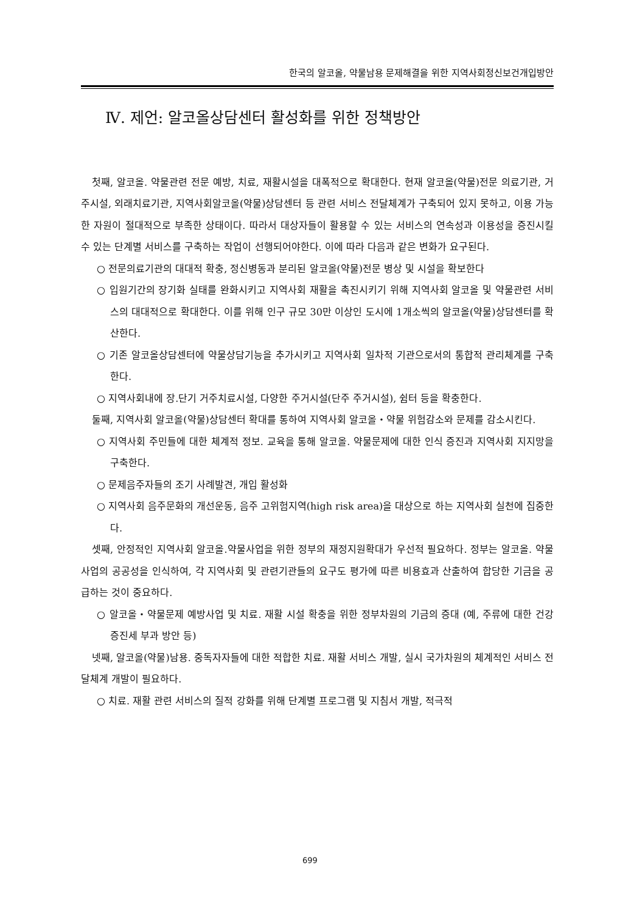한국의 알코올, 약물남용 문제해결을 위한 지역사회정신보건개입방안
Ⅳ. 제언: 알코올상담센터 활성화를 위한 정책방안
첫째, 알코올. 약물관련 전문 예방, 치료, 재활시설을 대폭적으로 확대한다. 현재 알코올(약물)전문 의료기관, 거주시설, 외래치료기관, 지역사회알코올(약물)상담센터 등 관련 서비스 전달체계가 구축되어 있지 못하고, 이용 가능한 자원이 절대적으로 부족한 상태이다. 따라서 대상자들이 활용할 수 있는 서비스의 연속성과 이용성을 증진시킬 수 있는 단계별 서비스를 구축하는 작업이 선행되어야한다. 이에 따라 다음과 같은 변화가 요구된다.
○ 전문의료기관의 대대적 확충, 정신병동과 분리된 알코올(약물)전문 병상 및 시설을 확보한다
○ 입원기간의 장기화 실태를 완화시키고 지역사회 재활을 촉진시키기 위해 지역사회 알코올 및 약물관련 서비스의 대대적으로 확대한다. 이를 위해 인구 규모 30만 이상인 도시에 1개소씩의 알코올(약물)상담센터를 확산한다.
○ 기존 알코올상담센터에 약물상담기능을 추가시키고 지역사회 일차적 기관으로서의 통합적 관리체계를 구축한다.
○ 지역사회내에 장.단기 거주치료시설, 다양한 주거시설(단주 주거시설), 쉼터 등을 확충한다.
둘째, 지역사회 알코올(약물)상담센터 확대를 통하여 지역사회 알코올・약물 위험감소와 문제를 감소시킨다.
○ 지역사회 주민들에 대한 체계적 정보. 교육을 통해 알코올. 약물문제에 대한 인식 증진과 지역사회 지지망을 구축한다.
○ 문제음주자들의 조기 사례발견, 개입 활성화
○ 지역사회 음주문화의 개선운동, 음주 고위험지역(high risk area)을 대상으로 하는 지역사회 실천에 집중한다.
셋째, 안정적인 지역사회 알코올.약물사업을 위한 정부의 재정지원확대가 우선적 필요하다. 정부는 알코올. 약물사업의 공공성을 인식하여, 각 지역사회 및 관련기관들의 요구도 평가에 따른 비용효과 산출하여 합당한 기금을 공급하는 것이 중요하다.
○ 알코올・약물문제 예방사업 및 치료. 재활 시설 확충을 위한 정부차원의 기금의 증대 (예, 주류에 대한 건강증진세 부과 방안 등)
넷째, 알코올(약물)남용. 중독자자들에 대한 적합한 치료. 재활 서비스 개발, 실시 국가차원의 체계적인 서비스 전달체계 개발이 필요하다.
○ 치료. 재활 관련 서비스의 질적 강화를 위해 단계별 프로그램 및 지침서 개발, 적극적
699